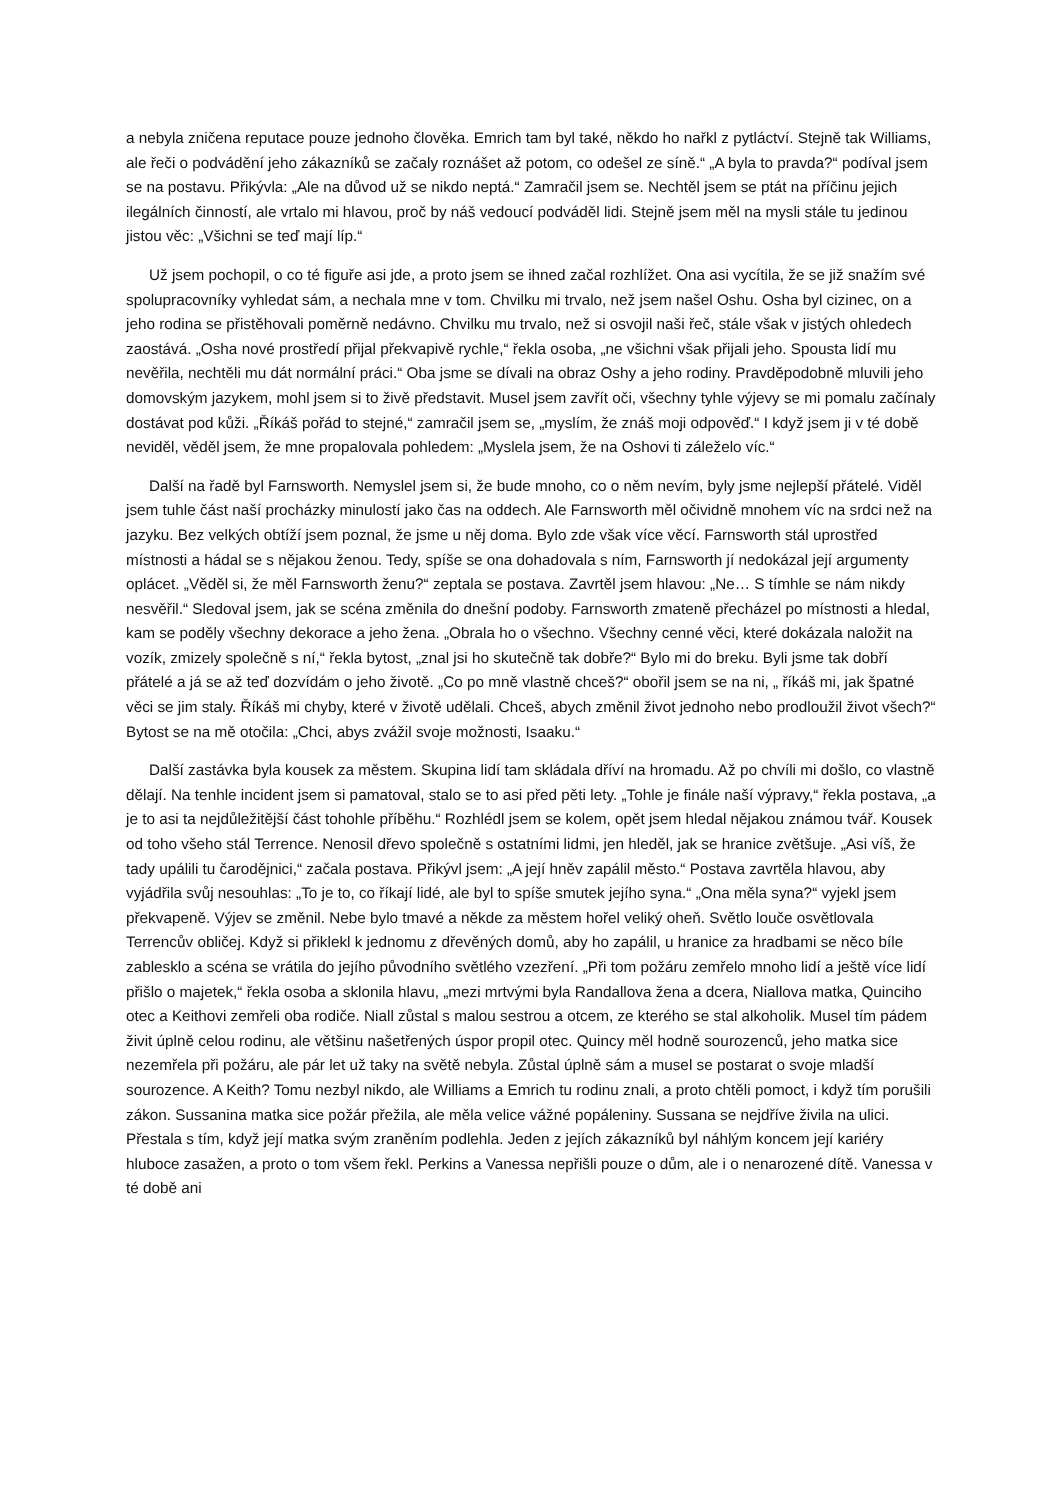a nebyla zničena reputace pouze jednoho člověka. Emrich tam byl také, někdo ho nařkl z pytláctví. Stejně tak Williams, ale řeči o podvádění jeho zákazníků se začaly roznášet až potom, co odešel ze síně.“ „A byla to pravda?“ podíval jsem se na postavu. Přikývla: „Ale na důvod už se nikdo neptá.“ Zamračil jsem se. Nechtěl jsem se ptát na příčinu jejich ilegálních činností, ale vrtalo mi hlavou, proč by náš vedoucí podváděl lidi. Stejně jsem měl na mysli stále tu jedinou jistou věc: „Všichni se teď mají líp.“
Už jsem pochopil, o co té figuře asi jde, a proto jsem se ihned začal rozhlížet. Ona asi vycítila, že se již snažím své spolupracovníky vyhledat sám, a nechala mne v tom. Chvilku mi trvalo, než jsem našel Oshu. Osha byl cizinec, on a jeho rodina se přistěhovali poměrně nedávno. Chvilku mu trvalo, než si osvojil naši řeč, stále však v jistých ohledech zaostává. „Osha nové prostředí přijal překvapivě rychle,“ řekla osoba, „ne všichni však přijali jeho. Spousta lidí mu nevěřila, nechtěli mu dát normální práci.“ Oba jsme se dívali na obraz Oshy a jeho rodiny. Pravděpodobně mluvili jeho domovským jazykem, mohl jsem si to živě představit. Musel jsem zavřít oči, všechny tyhle výjevy se mi pomalu začínaly dostávat pod kůži. „Říkáš pořád to stejné,“ zamračil jsem se, „myslím, že znáš moji odpověď.“ I když jsem ji v té době neviděl, věděl jsem, že mne propalovala pohledem: „Myslela jsem, že na Oshovi ti záleželo víc.“
Další na řadě byl Farnsworth. Nemyslel jsem si, že bude mnoho, co o něm nevím, byly jsme nejlepší přátelé. Viděl jsem tuhle část naší procházky minulostí jako čas na oddech. Ale Farnsworth měl očividně mnohem víc na srdci než na jazyku. Bez velkých obtíží jsem poznal, že jsme u něj doma. Bylo zde však více věcí. Farnsworth stál uprostřed místnosti a hádal se s nějakou ženou. Tedy, spíše se ona dohadovala s ním, Farnsworth jí nedokázal její argumenty oplácet. „Věděl si, že měl Farnsworth ženu?“ zeptala se postava. Zavrtěl jsem hlavou: „Ne… S tímhle se nám nikdy nesvěřil.“ Sledoval jsem, jak se scéna změnila do dnešní podoby. Farnsworth zmateně přecházel po místnosti a hledal, kam se poděly všechny dekorace a jeho žena. „Obrala ho o všechno. Všechny cenné věci, které dokázala naložit na vozík, zmizely společně s ní,“ řekla bytost, „znal jsi ho skutečně tak dobře?“ Bylo mi do breku. Byli jsme tak dobří přátelé a já se až teď dozvídám o jeho životě. „Co po mně vlastně chceš?“ obořil jsem se na ni, „ říkáš mi, jak špatné věci se jim staly. Říkáš mi chyby, které v životě udělali. Chceš, abych změnil život jednoho nebo prodloužil život všech?“ Bytost se na mě otočila: „Chci, abys zvážil svoje možnosti, Isaaku.“
Další zastávka byla kousek za městem. Skupina lidí tam skládala dříví na hromadu. Až po chvíli mi došlo, co vlastně dělají. Na tenhle incident jsem si pamatoval, stalo se to asi před pěti lety. „Tohle je finále naší výpravy,“ řekla postava, „a je to asi ta nejdůležitější část tohohle příběhu.“ Rozhlédl jsem se kolem, opět jsem hledal nějakou známou tvář. Kousek od toho všeho stál Terrence. Nenosil dřevo společně s ostatními lidmi, jen hleděl, jak se hranice zvětšuje. „Asi víš, že tady upálili tu čarodějnici,“ začala postava. Přikývl jsem: „A její hněv zapálil město.“ Postava zavrtěla hlavou, aby vyjádřila svůj nesouhlas: „To je to, co říkají lidé, ale byl to spíše smutek jejího syna.“ „Ona měla syna?“ vyjekl jsem překvapeně. Výjev se změnil. Nebe bylo tmavé a někde za městem hořel veliký oheň. Světlo louče osvětlovala Terrencův obličej. Když si přiklekl k jednomu z dřevěných domů, aby ho zapálil, u hranice za hradbami se něco bíle zablesklo a scéna se vrátila do jejího původního světlého vzezření. „Při tom požáru zemřelo mnoho lidí a ještě více lidí přišlo o majetek,“ řekla osoba a sklonila hlavu, „mezi mrtvými byla Randallova žena a dcera, Niallova matka, Quinciho otec a Keithovi zemřeli oba rodiče. Niall zůstal s malou sestrou a otcem, ze kterého se stal alkoholik. Musel tím pádem živit úplně celou rodinu, ale většinu našetřených úspor propil otec. Quincy měl hodně sourozenců, jeho matka sice nezemřela při požáru, ale pár let už taky na světě nebyla. Zůstal úplně sám a musel se postarat o svoje mladší sourozence. A Keith? Tomu nezbyl nikdo, ale Williams a Emrich tu rodinu znali, a proto chtěli pomoct, i když tím porušili zákon. Sussanina matka sice požár přežila, ale měla velice vážné popáleniny. Sussana se nejdříve živila na ulici. Přestala s tím, když její matka svým zraněním podlehla. Jeden z jejích zákazníků byl náhlým koncem její kariéry hluboce zasažen, a proto o tom všem řekl. Perkins a Vanessa nepřišli pouze o dům, ale i o nenarozené dítě. Vanessa v té době ani